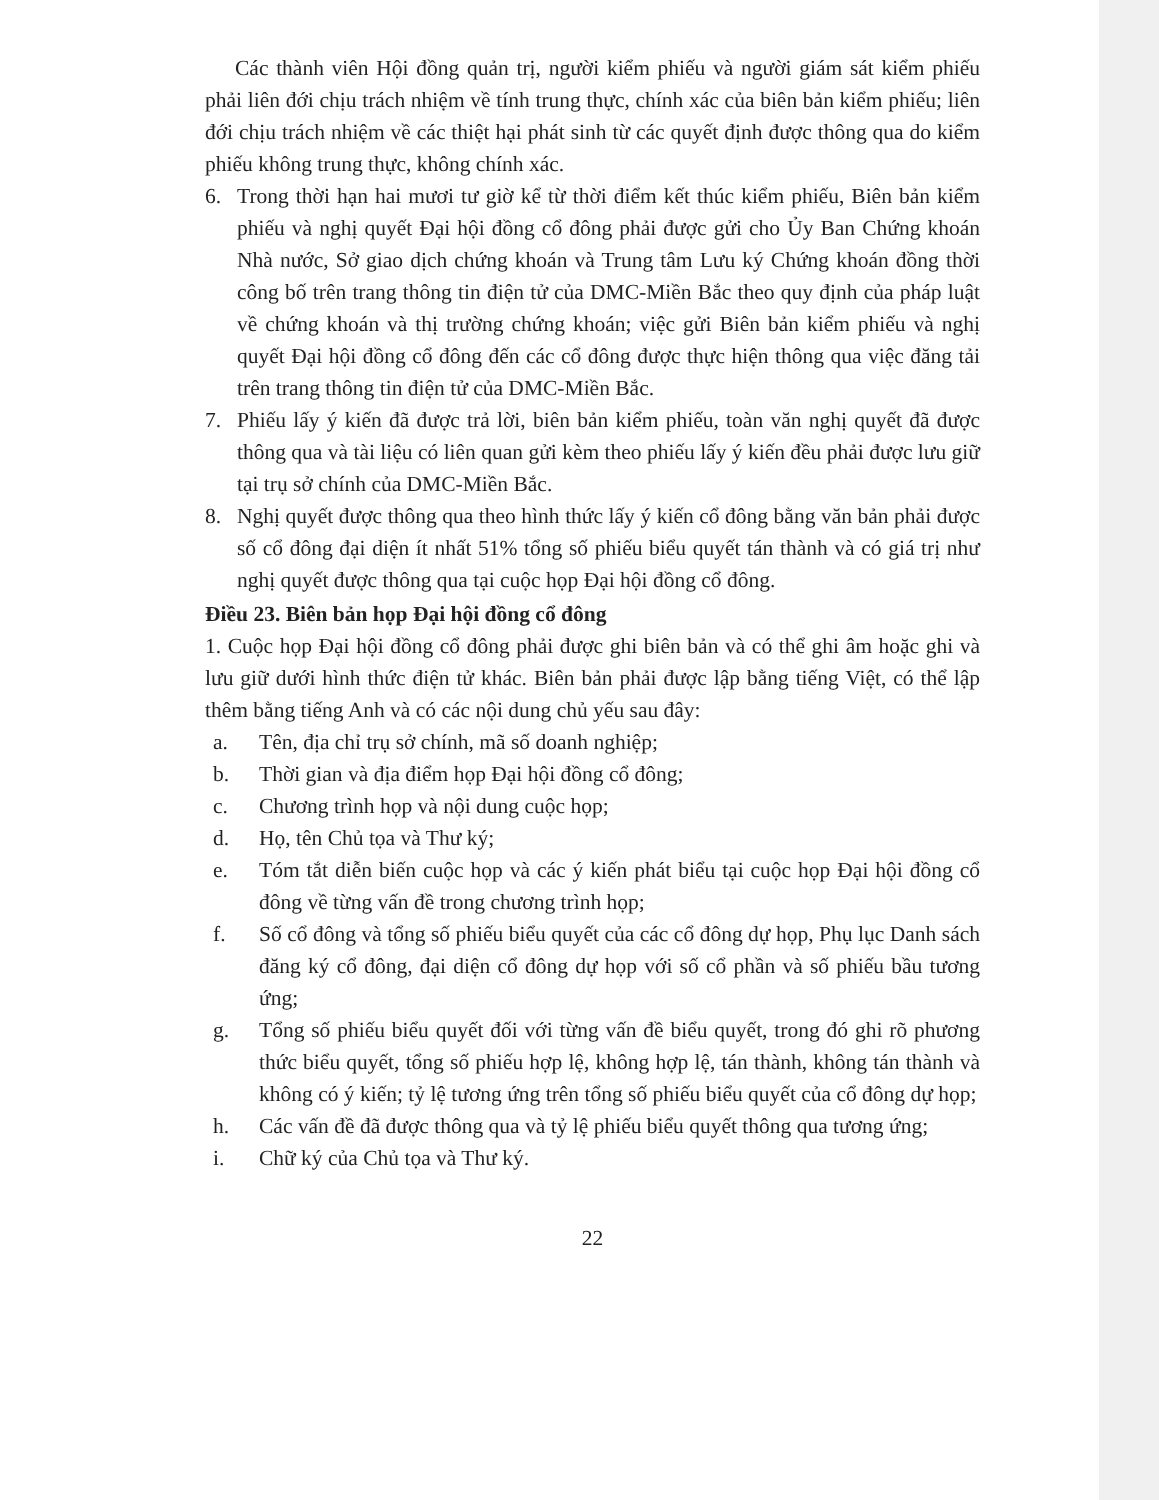Các thành viên Hội đồng quản trị, người kiểm phiếu và người giám sát kiểm phiếu phải liên đới chịu trách nhiệm về tính trung thực, chính xác của biên bản kiểm phiếu; liên đới chịu trách nhiệm về các thiệt hại phát sinh từ các quyết định được thông qua do kiểm phiếu không trung thực, không chính xác.
6. Trong thời hạn hai mươi tư giờ kể từ thời điểm kết thúc kiểm phiếu, Biên bản kiểm phiếu và nghị quyết Đại hội đồng cổ đông phải được gửi cho Ủy Ban Chứng khoán Nhà nước, Sở giao dịch chứng khoán và Trung tâm Lưu ký Chứng khoán đồng thời công bố trên trang thông tin điện tử của DMC-Miền Bắc theo quy định của pháp luật về chứng khoán và thị trường chứng khoán; việc gửi Biên bản kiểm phiếu và nghị quyết Đại hội đồng cổ đông đến các cổ đông được thực hiện thông qua việc đăng tải trên trang thông tin điện tử của DMC-Miền Bắc.
7. Phiếu lấy ý kiến đã được trả lời, biên bản kiểm phiếu, toàn văn nghị quyết đã được thông qua và tài liệu có liên quan gửi kèm theo phiếu lấy ý kiến đều phải được lưu giữ tại trụ sở chính của DMC-Miền Bắc.
8. Nghị quyết được thông qua theo hình thức lấy ý kiến cổ đông bằng văn bản phải được số cổ đông đại diện ít nhất 51% tổng số phiếu biểu quyết tán thành và có giá trị như nghị quyết được thông qua tại cuộc họp Đại hội đồng cổ đông.
Điều 23. Biên bản họp Đại hội đồng cổ đông
1. Cuộc họp Đại hội đồng cổ đông phải được ghi biên bản và có thể ghi âm hoặc ghi và lưu giữ dưới hình thức điện tử khác. Biên bản phải được lập bằng tiếng Việt, có thể lập thêm bằng tiếng Anh và có các nội dung chủ yếu sau đây:
a. Tên, địa chỉ trụ sở chính, mã số doanh nghiệp;
b. Thời gian và địa điểm họp Đại hội đồng cổ đông;
c. Chương trình họp và nội dung cuộc họp;
d. Họ, tên Chủ tọa và Thư ký;
e. Tóm tắt diễn biến cuộc họp và các ý kiến phát biểu tại cuộc họp Đại hội đồng cổ đông về từng vấn đề trong chương trình họp;
f. Số cổ đông và tổng số phiếu biểu quyết của các cổ đông dự họp, Phụ lục Danh sách đăng ký cổ đông, đại diện cổ đông dự họp với số cổ phần và số phiếu bầu tương ứng;
g. Tổng số phiếu biểu quyết đối với từng vấn đề biểu quyết, trong đó ghi rõ phương thức biểu quyết, tổng số phiếu hợp lệ, không hợp lệ, tán thành, không tán thành và không có ý kiến; tỷ lệ tương ứng trên tổng số phiếu biểu quyết của cổ đông dự họp;
h. Các vấn đề đã được thông qua và tỷ lệ phiếu biểu quyết thông qua tương ứng;
i. Chữ ký của Chủ tọa và Thư ký.
22